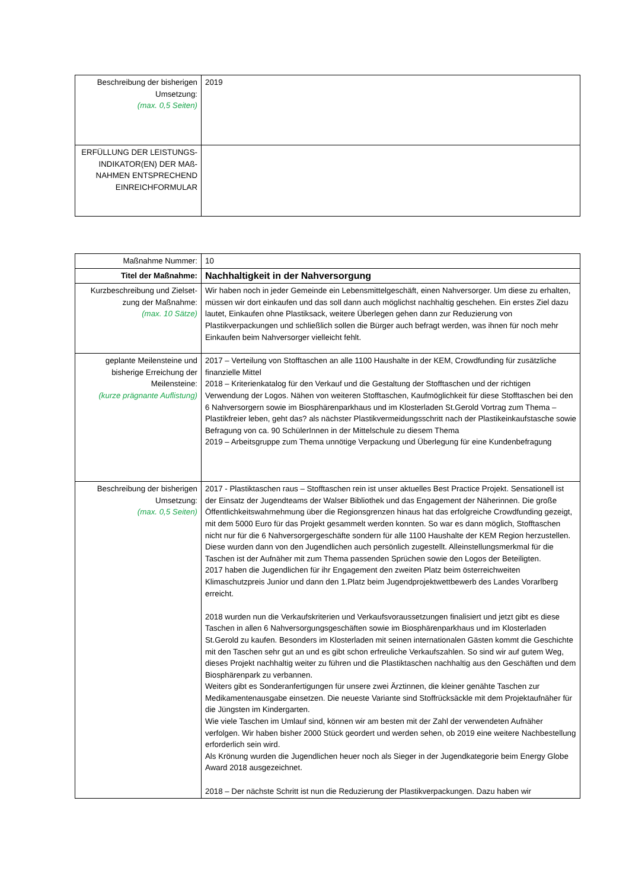| Beschreibung der bisherigen Umsetzung: (max. 0,5 Seiten) | 2019 |
| ERFÜLLUNG DER LEISTUNGS-INDIKATOR(EN) DER MAß-NAHMEN ENTSPRECHEND EINREICHFORMULAR | |
| Maßnahme Nummer: | 10 |
| Titel der Maßnahme: | Nachhaltigkeit in der Nahversorgung |
| Kurzbeschreibung und Zielset-zung der Maßnahme: (max. 10 Sätze) | Wir haben noch in jeder Gemeinde ein Lebensmittelgeschäft, einen Nahversorger. Um diese zu erhalten, müssen wir dort einkaufen und das soll dann auch möglichst nachhaltig geschehen. Ein erstes Ziel dazu lautet, Einkaufen ohne Plastiksack, weitere Überlegen gehen dann zur Reduzierung von Plastikverpackungen und schließlich sollen die Bürger auch befragt werden, was ihnen für noch mehr Einkaufen beim Nahversorger vielleicht fehlt. |
| geplante Meilensteine und bisherige Erreichung der Meilensteine: (kurze prägnante Auflistung) | 2017 – Verteilung von Stofftaschen an alle 1100 Haushalte in der KEM, Crowdfunding für zusätzliche finanzielle Mittel 2018 – Kriterienkatalog für den Verkauf und die Gestaltung der Stofftaschen und der richtigen Verwendung der Logos. Nähen von weiteren Stofftaschen, Kaufmöglichkeit für diese Stofftaschen bei den 6 Nahversorgern sowie im Biosphärenparkhaus und im Klosterladen St.Gerold Vortrag zum Thema – Plastikfreier leben, geht das? als nächster Plastikvermeidungsschritt nach der Plastikeinkaufstasche sowie Befragung von ca. 90 SchülerInnen in der Mittelschule zu diesem Thema 2019 – Arbeitsgruppe zum Thema unnötige Verpackung und Überlegung für eine Kundenbefragung |
| Beschreibung der bisherigen Umsetzung: (max. 0,5 Seiten) | 2017 - Plastiktaschen raus – Stofftaschen rein ist unser aktuelles Best Practice Projekt. Sensationell ist der Einsatz der Jugendteams der Walser Bibliothek und das Engagement der Näherinnen. Die große Öffentlichkeitswahrnehmung über die Regionsgrenzen hinaus hat das erfolgreiche Crowdfunding gezeigt, mit dem 5000 Euro für das Projekt gesammelt werden konnten. So war es dann möglich, Stofftaschen nicht nur für die 6 Nahversorgergeschäfte sondern für alle 1100 Haushalte der KEM Region herzustellen. Diese wurden dann von den Jugendlichen auch persönlich zugestellt. Alleinstellungsmerkmal für die Taschen ist der Aufnäher mit zum Thema passenden Sprüchen sowie den Logos der Beteiligten. 2017 haben die Jugendlichen für ihr Engagement den zweiten Platz beim österreichweiten Klimaschutzpreis Junior und dann den 1.Platz beim Jugendprojektwettbewerb des Landes Vorarlberg erreicht. 2018 wurden nun die Verkaufskriterien und Verkaufsvoraussetzungen finalisiert und jetzt gibt es diese Taschen in allen 6 Nahversorgungsgeschäften sowie im Biosphärenparkhaus und im Klosterladen St.Gerold zu kaufen. Besonders im Klosterladen mit seinen internationalen Gästen kommt die Geschichte mit den Taschen sehr gut an und es gibt schon erfreuliche Verkaufszahlen. So sind wir auf gutem Weg, dieses Projekt nachhaltig weiter zu führen und die Plastiktaschen nachhaltig aus den Geschäften und dem Biosphärenpark zu verbannen. Weiters gibt es Sonderanfertigungen für unsere zwei Ärztinnen, die kleiner genähte Taschen zur Medikamentenausgabe einsetzen. Die neueste Variante sind Stoffrücksäckle mit dem Projektaufnäher für die Jüngsten im Kindergarten. Wie viele Taschen im Umlauf sind, können wir am besten mit der Zahl der verwendeten Aufnäher verfolgen. Wir haben bisher 2000 Stück geordert und werden sehen, ob 2019 eine weitere Nachbestellung erforderlich sein wird. Als Krönung wurden die Jugendlichen heuer noch als Sieger in der Jugendkategorie beim Energy Globe Award 2018 ausgezeichnet. 2018 – Der nächste Schritt ist nun die Reduzierung der Plastikverpackungen. Dazu haben wir |